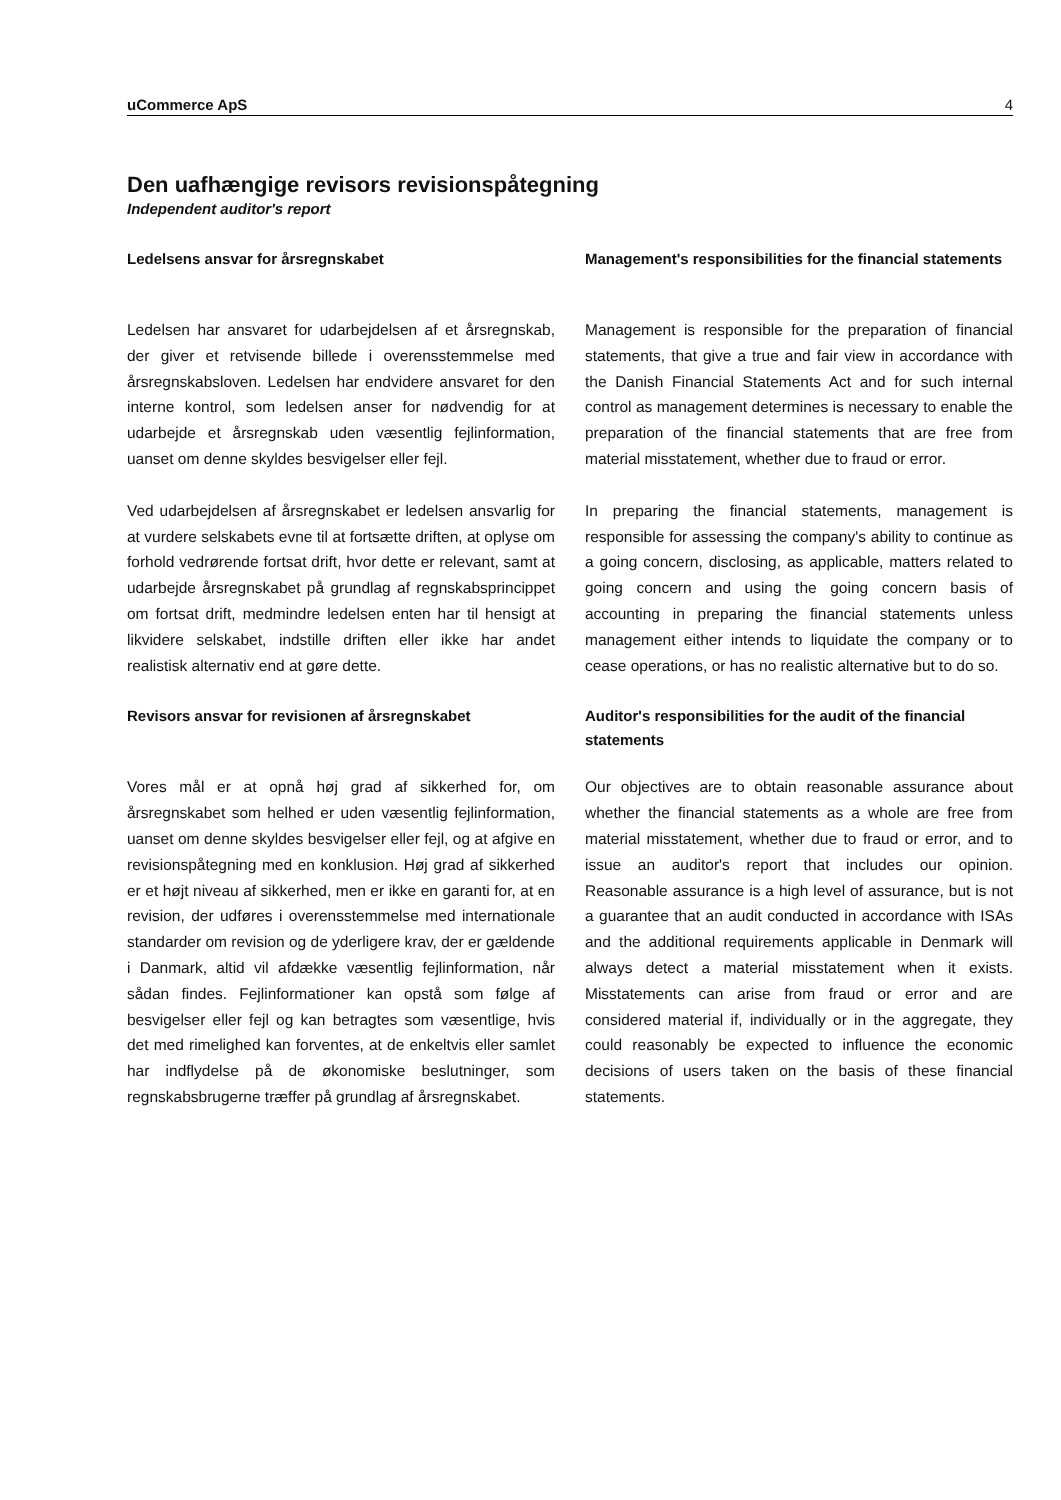uCommerce ApS 4
Den uafhængige revisors revisionspåtegning
Independent auditor's report
Ledelsens ansvar for årsregnskabet
Ledelsen har ansvaret for udarbejdelsen af et årsregnskab, der giver et retvisende billede i overensstemmelse med årsregnskabsloven. Ledelsen har endvidere ansvaret for den interne kontrol, som ledelsen anser for nødvendig for at udarbejde et årsregnskab uden væsentlig fejlinformation, uanset om denne skyldes besvigelser eller fejl.
Ved udarbejdelsen af årsregnskabet er ledelsen ansvarlig for at vurdere selskabets evne til at fortsætte driften, at oplyse om forhold vedrørende fortsat drift, hvor dette er relevant, samt at udarbejde årsregnskabet på grundlag af regnskabsprincippet om fortsat drift, medmindre ledelsen enten har til hensigt at likvidere selskabet, indstille driften eller ikke har andet realistisk alternativ end at gøre dette.
Management's responsibilities for the financial statements
Management is responsible for the preparation of financial statements, that give a true and fair view in accordance with the Danish Financial Statements Act and for such internal control as management determines is necessary to enable the preparation of the financial statements that are free from material misstatement, whether due to fraud or error.
In preparing the financial statements, management is responsible for assessing the company's ability to continue as a going concern, disclosing, as applicable, matters related to going concern and using the going concern basis of accounting in preparing the financial statements unless management either intends to liquidate the company or to cease operations, or has no realistic alternative but to do so.
Revisors ansvar for revisionen af årsregnskabet
Vores mål er at opnå høj grad af sikkerhed for, om årsregnskabet som helhed er uden væsentlig fejlinformation, uanset om denne skyldes besvigelser eller fejl, og at afgive en revisionspåtegning med en konklusion. Høj grad af sikkerhed er et højt niveau af sikkerhed, men er ikke en garanti for, at en revision, der udføres i overensstemmelse med internationale standarder om revision og de yderligere krav, der er gældende i Danmark, altid vil afdække væsentlig fejlinformation, når sådan findes. Fejlinformationer kan opstå som følge af besvigelser eller fejl og kan betragtes som væsentlige, hvis det med rimelighed kan forventes, at de enkeltvis eller samlet har indflydelse på de økonomiske beslutninger, som regnskabsbrugerne træffer på grundlag af årsregnskabet.
Auditor's responsibilities for the audit of the financial statements
Our objectives are to obtain reasonable assurance about whether the financial statements as a whole are free from material misstatement, whether due to fraud or error, and to issue an auditor's report that includes our opinion. Reasonable assurance is a high level of assurance, but is not a guarantee that an audit conducted in accordance with ISAs and the additional requirements applicable in Denmark will always detect a material misstatement when it exists. Misstatements can arise from fraud or error and are considered material if, individually or in the aggregate, they could reasonably be expected to influence the economic decisions of users taken on the basis of these financial statements.